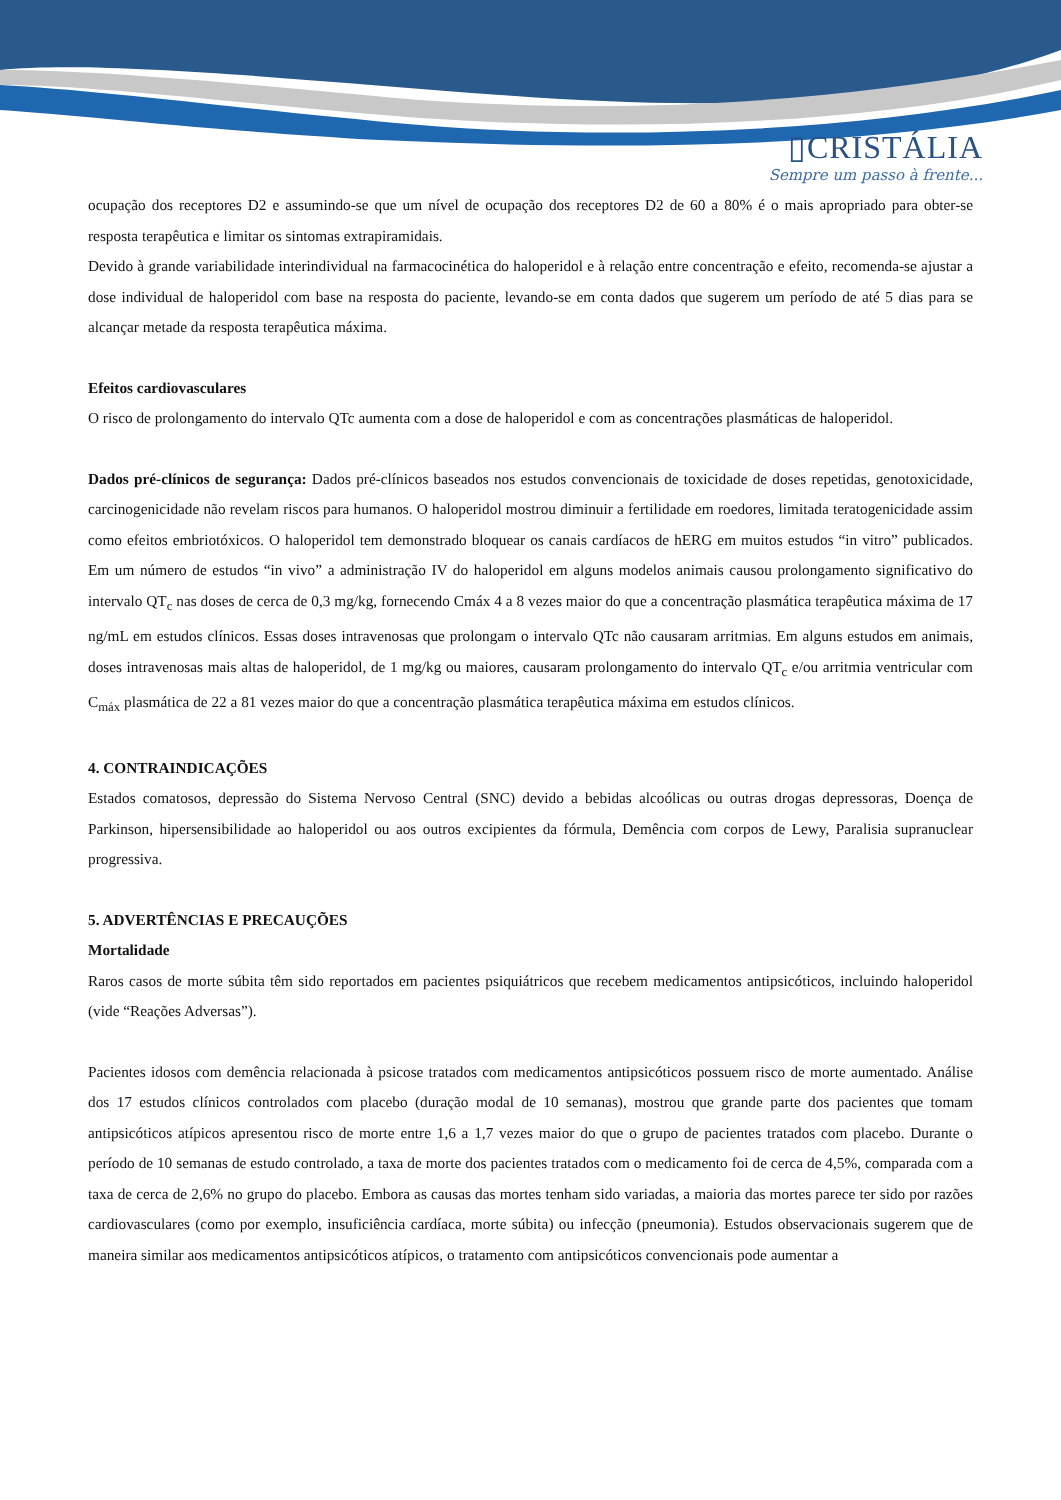▯CRISTÁLIA
Sempre um passo à frente...
ocupação dos receptores D2 e assumindo-se que um nível de ocupação dos receptores D2 de 60 a 80% é o mais apropriado para obter-se resposta terapêutica e limitar os sintomas extrapiramidais.
Devido à grande variabilidade interindividual na farmacocinética do haloperidol e à relação entre concentração e efeito, recomenda-se ajustar a dose individual de haloperidol com base na resposta do paciente, levando-se em conta dados que sugerem um período de até 5 dias para se alcançar metade da resposta terapêutica máxima.
Efeitos cardiovasculares
O risco de prolongamento do intervalo QTc aumenta com a dose de haloperidol e com as concentrações plasmáticas de haloperidol.
Dados pré-clínicos de segurança: Dados pré-clínicos baseados nos estudos convencionais de toxicidade de doses repetidas, genotoxicidade, carcinogenicidade não revelam riscos para humanos. O haloperidol mostrou diminuir a fertilidade em roedores, limitada teratogenicidade assim como efeitos embriotóxicos. O haloperidol tem demonstrado bloquear os canais cardíacos de hERG em muitos estudos “in vitro” publicados. Em um número de estudos “in vivo” a administração IV do haloperidol em alguns modelos animais causou prolongamento significativo do intervalo QT<sub>c</sub> nas doses de cerca de 0,3 mg/kg, fornecendo Cmáx 4 a 8 vezes maior do que a concentração plasmática terapêutica máxima de 17 ng/mL em estudos clínicos. Essas doses intravenosas que prolongam o intervalo QTc não causaram arritmias. Em alguns estudos em animais, doses intravenosas mais altas de haloperidol, de 1 mg/kg ou maiores, causaram prolongamento do intervalo QT<sub>c</sub> e/ou arritmia ventricular com C<sub>máx</sub> plasmática de 22 a 81 vezes maior do que a concentração plasmática terapêutica máxima em estudos clínicos.
4. CONTRAINDICAÇÕES
Estados comatosos, depressão do Sistema Nervoso Central (SNC) devido a bebidas alcoólicas ou outras drogas depressoras, Doença de Parkinson, hipersensibilidade ao haloperidol ou aos outros excipientes da fórmula, Demência com corpos de Lewy, Paralisia supranuclear progressiva.
5. ADVERTÊNCIAS E PRECAUÇÕES
Mortalidade
Raros casos de morte súbita têm sido reportados em pacientes psiquiátricos que recebem medicamentos antipsicóticos, incluindo haloperidol (vide “Reações Adversas”).
Pacientes idosos com demência relacionada à psicose tratados com medicamentos antipsicóticos possuem risco de morte aumentado. Análise dos 17 estudos clínicos controlados com placebo (duração modal de 10 semanas), mostrou que grande parte dos pacientes que tomam antipsicóticos atípicos apresentou risco de morte entre 1,6 a 1,7 vezes maior do que o grupo de pacientes tratados com placebo. Durante o período de 10 semanas de estudo controlado, a taxa de morte dos pacientes tratados com o medicamento foi de cerca de 4,5%, comparada com a taxa de cerca de 2,6% no grupo do placebo. Embora as causas das mortes tenham sido variadas, a maioria das mortes parece ter sido por razões cardiovasculares (como por exemplo, insuficiência cardíaca, morte súbita) ou infecção (pneumonia). Estudos observacionais sugerem que de maneira similar aos medicamentos antipsicóticos atípicos, o tratamento com antipsicóticos convencionais pode aumentar a